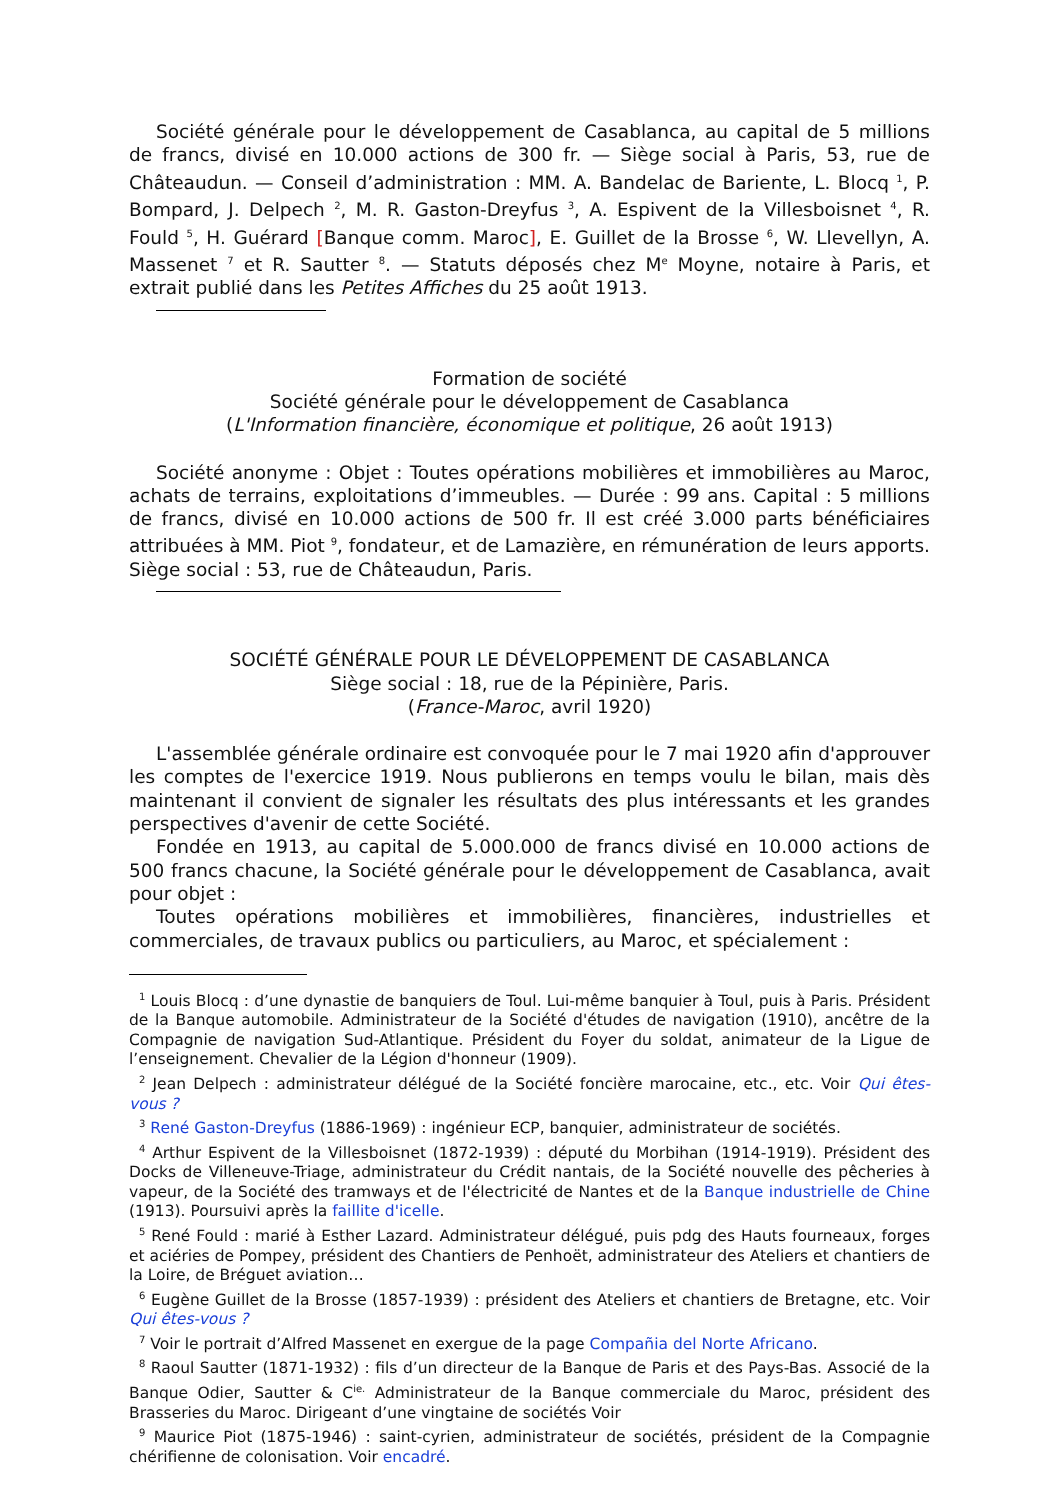Société générale pour le développement de Casablanca, au capital de 5 millions de francs, divisé en 10.000 actions de 300 fr. — Siège social à Paris, 53, rue de Châteaudun. — Conseil d’administration : MM. A. Bandelac de Bariente, L. Blocq <sup>1</sup>, P. Bompard, J. Delpech <sup>2</sup>, M. R. Gaston-Dreyfus <sup>3</sup>, A. Espivent de la Villesboisnet <sup>4</sup>, R. Fould <sup>5</sup>, H. Guérard [Banque comm. Maroc], E. Guillet de la Brosse <sup>6</sup>, W. Llevellyn, A. Massenet <sup>7</sup> et R. Sautter <sup>8</sup>. — Statuts déposés chez M<sup>e</sup> Moyne, notaire à Paris, et extrait publié dans les Petites Affiches du 25 août 1913.
Formation de société
Société générale pour le développement de Casablanca
(L'Information financière, économique et politique, 26 août 1913)
Société anonyme : Objet : Toutes opérations mobilières et immobilières au Maroc, achats de terrains, exploitations d’immeubles. — Durée : 99 ans. Capital : 5 millions de francs, divisé en 10.000 actions de 500 fr. Il est créé 3.000 parts bénéficiaires attribuées à MM. Piot <sup>9</sup>, fondateur, et de Lamazière, en rémunération de leurs apports. Siège social : 53, rue de Châteaudun, Paris.
SOCIÉTÉ GÉNÉRALE POUR LE DÉVELOPPEMENT DE CASABLANCA
Siège social : 18, rue de la Pépinière, Paris.
(France-Maroc, avril 1920)
L'assemblée générale ordinaire est convoquée pour le 7 mai 1920 afin d'approuver les comptes de l'exercice 1919. Nous publierons en temps voulu le bilan, mais dès maintenant il convient de signaler les résultats des plus intéressants et les grandes perspectives d'avenir de cette Société.
Fondée en 1913, au capital de 5.000.000 de francs divisé en 10.000 actions de 500 francs chacune, la Société générale pour le développement de Casablanca, avait pour objet :
Toutes opérations mobilières et immobilières, financières, industrielles et commerciales, de travaux publics ou particuliers, au Maroc, et spécialement :
<sup>1</sup> Louis Blocq : d’une dynastie de banquiers de Toul. Lui-même banquier à Toul, puis à Paris. Président de la Banque automobile. Administrateur de la Société d'études de navigation (1910), ancêtre de la Compagnie de navigation Sud-Atlantique. Président du Foyer du soldat, animateur de la Ligue de l’enseignement. Chevalier de la Légion d'honneur (1909).
<sup>2</sup> Jean Delpech : administrateur délégué de la Société foncière marocaine, etc., etc. Voir Qui êtes-vous ?
<sup>3</sup> René Gaston-Dreyfus (1886-1969) : ingénieur ECP, banquier, administrateur de sociétés.
<sup>4</sup> Arthur Espivent de la Villesboisnet (1872-1939) : député du Morbihan (1914-1919). Président des Docks de Villeneuve-Triage, administrateur du Crédit nantais, de la Société nouvelle des pêcheries à vapeur, de la Société des tramways et de l'électricité de Nantes et de la Banque industrielle de Chine (1913). Poursuivi après la faillite d'icelle.
<sup>5</sup> René Fould : marié à Esther Lazard. Administrateur délégué, puis pdg des Hauts fourneaux, forges et aciéries de Pompey, président des Chantiers de Penhoët, administrateur des Ateliers et chantiers de la Loire, de Bréguet aviation…
<sup>6</sup> Eugène Guillet de la Brosse (1857-1939) : président des Ateliers et chantiers de Bretagne, etc. Voir Qui êtes-vous ?
<sup>7</sup> Voir le portrait d’Alfred Massenet en exergue de la page Compañia del Norte Africano.
<sup>8</sup> Raoul Sautter (1871-1932) : fils d’un directeur de la Banque de Paris et des Pays-Bas. Associé de la Banque Odier, Sautter & C<sup>ie.</sup> Administrateur de la Banque commerciale du Maroc, président des Brasseries du Maroc. Dirigeant d’une vingtaine de sociétés Voir
<sup>9</sup> Maurice Piot (1875-1946) : saint-cyrien, administrateur de sociétés, président de la Compagnie chérifienne de colonisation. Voir encadré.